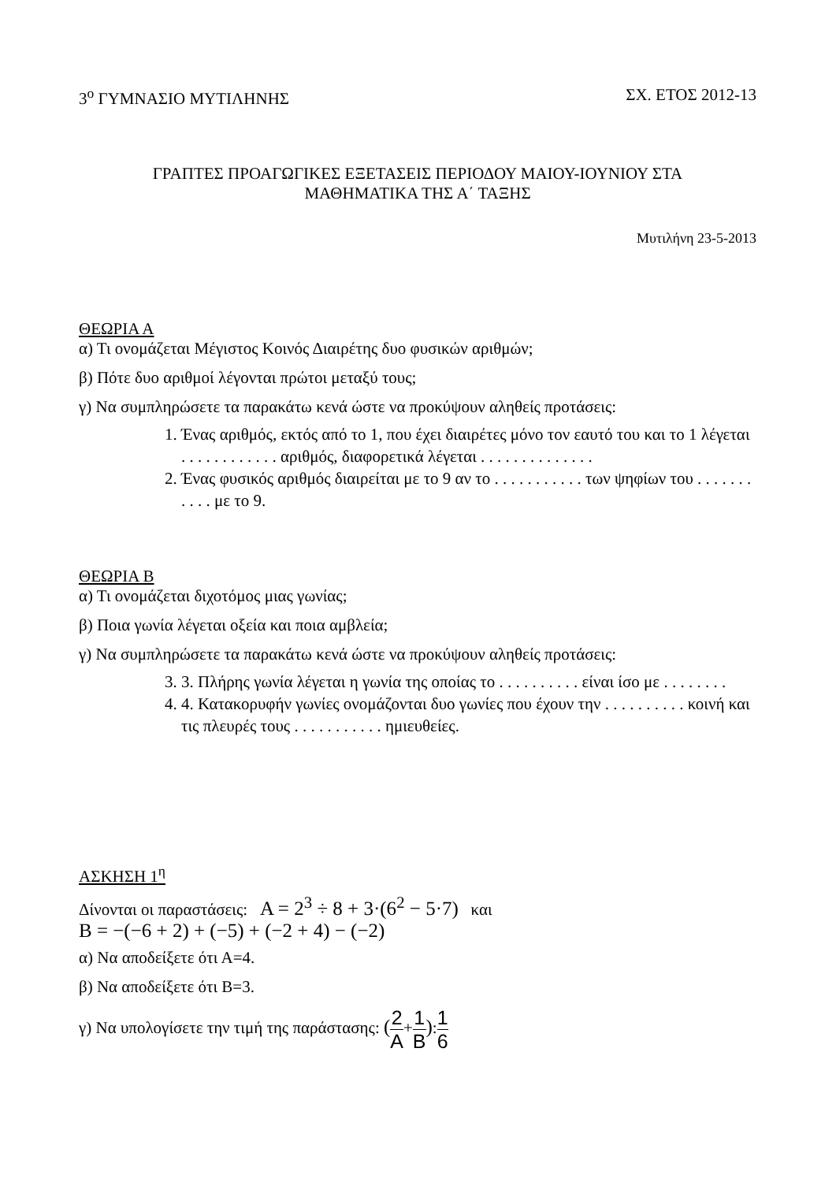3<sup>ο</sup> ΓΥΜΝΑΣΙΟ ΜΥΤΙΛΗΝΗΣ ΣΧ. ΕΤΟΣ 2012-13
ΓΡΑΠΤΕΣ ΠΡΟΑΓΩΓΙΚΕΣ ΕΞΕΤΑΣΕΙΣ ΠΕΡΙΟΔΟΥ ΜΑΙΟΥ-ΙΟΥΝΙΟΥ ΣΤΑ
ΜΑΘΗΜΑΤΙΚΑ ΤΗΣ Α΄ ΤΑΞΗΣ
Μυτιλήνη 23-5-2013
ΘΕΩΡΙΑ Α
α) Τι ονομάζεται Μέγιστος Κοινός Διαιρέτης δυο φυσικών αριθμών;
β) Πότε δυο αριθμοί λέγονται πρώτοι μεταξύ τους;
γ) Να συμπληρώσετε τα παρακάτω κενά ώστε να προκύψουν αληθείς προτάσεις:
1. Ένας αριθμός, εκτός από το 1, που έχει διαιρέτες μόνο τον εαυτό του και το 1 λέγεται . . . . . . . . . . . . αριθμός, διαφορετικά λέγεται . . . . . . . . . . . . . .
2. Ένας φυσικός αριθμός διαιρείται με το 9 αν το . . . . . . . . . . . των ψηφίων του . . . . . . . . . . . με το 9.
ΘΕΩΡΙΑ Β
α) Τι ονομάζεται διχοτόμος μιας γωνίας;
β) Ποια γωνία λέγεται οξεία και ποια αμβλεία;
γ) Να συμπληρώσετε τα παρακάτω κενά ώστε να προκύψουν αληθείς προτάσεις:
3. 3. Πλήρης γωνία λέγεται η γωνία της οποίας το . . . . . . . . . . είναι ίσο με . . . . . . . .
4. 4. Κατακορυφήν γωνίες ονομάζονται δυο γωνίες που έχουν την . . . . . . . . . . κοινή και τις πλευρές τους . . . . . . . . . . . ημιευθείες.
ΑΣΚΗΣΗ 1<sup>η</sup>
Δίνονται οι παραστάσεις: Α = 2<sup>3</sup> ÷ 8 + 3·(6<sup>2</sup> − 5·7) και
Β = −(−6 + 2) + (−5) + (−2 + 4) − (−2)
α) Να αποδείξετε ότι Α=4.
β) Να αποδείξετε ότι Β=3.
γ) Να υπολογίσετε την τιμή της παράστασης: (2 Α+1 Β):1 6